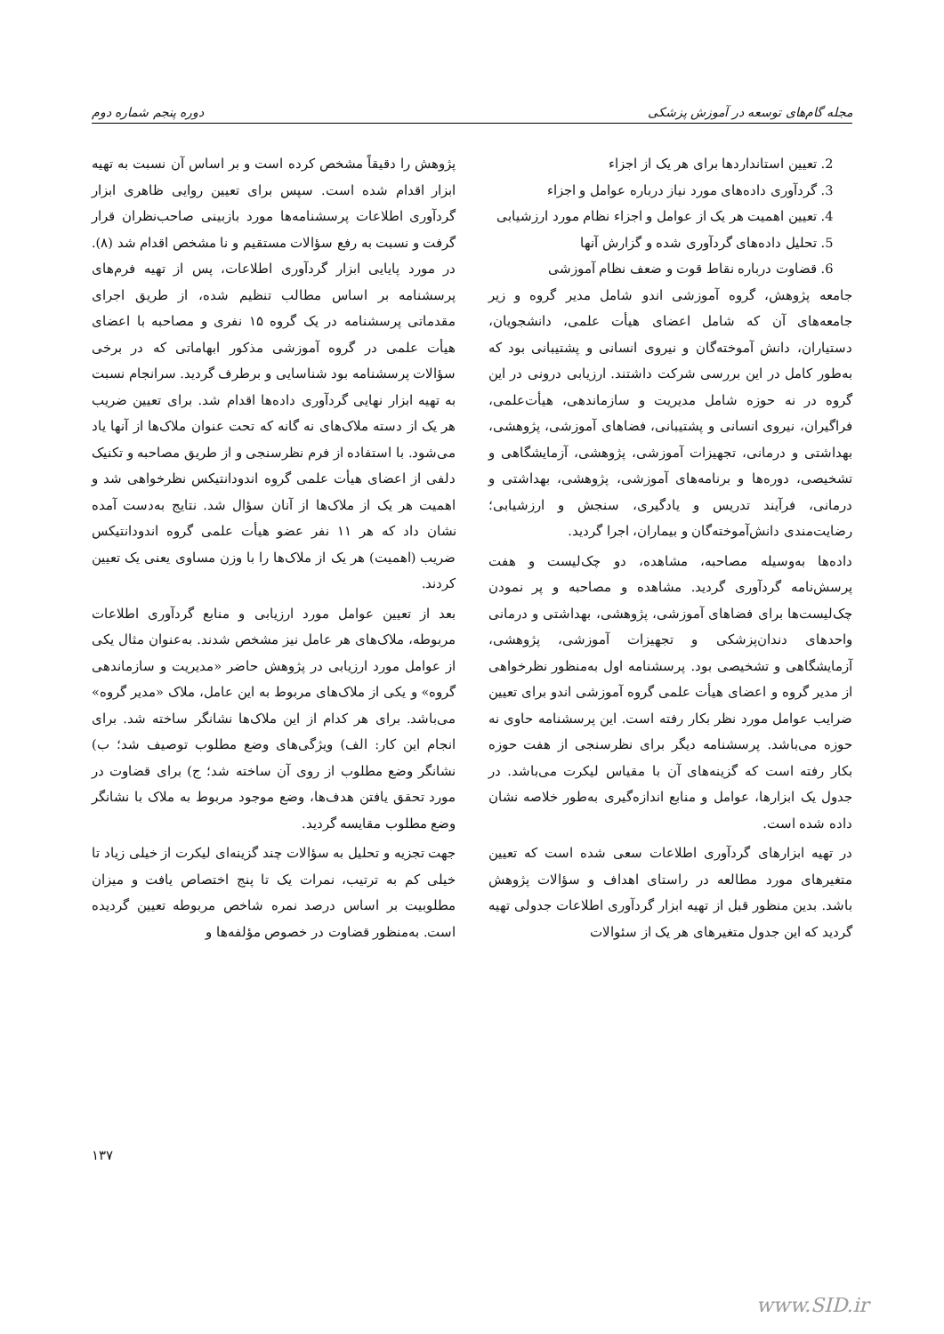مجله گام‌های توسعه در آموزش پزشکی دوره پنجم شماره دوم
2. تعیین استانداردها برای هر یک از اجزاء
3. گردآوری داده‌های مورد نیاز درباره عوامل و اجزاء
4. تعیین اهمیت هر یک از عوامل و اجزاء نظام مورد ارزشیابی
5. تحلیل داده‌های گردآوری شده و گزارش آنها
6. قضاوت درباره نقاط قوت و ضعف نظام آموزشی
جامعه پژوهش، گروه آموزشی اندو شامل مدیر گروه و زیر جامعه‌های آن که شامل اعضای هیأت علمی، دانشجویان، دستیاران، دانش آموخته‌گان و نیروی انسانی و پشتیبانی بود که به‌طور کامل در این بررسی شرکت داشتند. ارزیابی درونی در این گروه در نه حوزه شامل مدیریت و سازماندهی، هیأت‌علمی، فراگیران، نیروی انسانی و پشتیبانی، فضاهای آموزشی، پژوهشی، بهداشتی و درمانی، تجهیزات آموزشی، پژوهشی، آزمایشگاهی و تشخیصی، دوره‌ها و برنامه‌های آموزشی، پژوهشی، بهداشتی و درمانی، فرآیند تدریس و یادگیری، سنجش و ارزشیابی؛ رضایت‌مندی دانش‌آموخته‌گان و بیماران، اجرا گردید.
داده‌ها به‌وسیله مصاحبه، مشاهده، دو چک‌لیست و هفت پرسش‌نامه گردآوری گردید. مشاهده و مصاحبه و پر نمودن چک‌لیست‌ها برای فضاهای آموزشی، پژوهشی، بهداشتی و درمانی واحدهای دندان‌پزشکی و تجهیزات آموزشی، پژوهشی، آزمایشگاهی و تشخیصی بود. پرسشنامه اول به‌منظور نظرخواهی از مدیر گروه و اعضای هیأت علمی گروه آموزشی اندو برای تعیین ضرایب عوامل مورد نظر بکار رفته است. این پرسشنامه حاوی نه حوزه می‌باشد. پرسشنامه دیگر برای نظرسنجی از هفت حوزه بکار رفته است که گزینه‌های آن با مقیاس لیکرت می‌باشد. در جدول یک ابزارها، عوامل و منابع اندازه‌گیری به‌طور خلاصه نشان داده شده است.
در تهیه ابزارهای گردآوری اطلاعات سعی شده است که تعیین متغیرهای مورد مطالعه در راستای اهداف و سؤالات پژوهش باشد. بدین منظور قبل از تهیه ابزار گردآوری اطلاعات جدولی تهیه گردید که این جدول متغیرهای هر یک از سئوالات
پژوهش را دقیقاً مشخص کرده است و بر اساس آن نسبت به تهیه ابزار اقدام شده است. سپس برای تعیین روایی ظاهری ابزار گردآوری اطلاعات پرسشنامه‌ها مورد بازبینی صاحب‌نظران قرار گرفت و نسبت به رفع سؤالات مستقیم و نا مشخص اقدام شد (۸). در مورد پایایی ابزار گردآوری اطلاعات، پس از تهیه فرم‌های پرسشنامه بر اساس مطالب تنظیم شده، از طریق اجرای مقدماتی پرسشنامه در یک گروه ۱۵ نفری و مصاحبه با اعضای هیأت علمی در گروه آموزشی مذکور ابهاماتی که در برخی سؤالات پرسشنامه بود شناسایی و برطرف گردید. سرانجام نسبت به تهیه ابزار نهایی گردآوری داده‌ها اقدام شد. برای تعیین ضریب هر یک از دسته ملاک‌های نه گانه که تحت عنوان ملاک‌ها از آنها یاد می‌شود. با استفاده از فرم نظرسنجی و از طریق مصاحبه و تکنیک دلفی از اعضای هیأت علمی گروه اندودانتیکس نظرخواهی شد و اهمیت هر یک از ملاک‌ها از آنان سؤال شد. نتایج به‌دست آمده نشان داد که هر ۱۱ نفر عضو هیأت علمی گروه اندودانتیکس ضریب (اهمیت) هر یک از ملاک‌ها را با وزن مساوی یعنی یک تعیین کردند.
بعد از تعیین عوامل مورد ارزیابی و منابع گردآوری اطلاعات مربوطه، ملاک‌های هر عامل نیز مشخص شدند. به‌عنوان مثال یکی از عوامل مورد ارزیابی در پژوهش حاضر «مدیریت و سازماندهی گروه» و یکی از ملاک‌های مربوط به این عامل، ملاک «مدیر گروه» می‌باشد. برای هر کدام از این ملاک‌ها نشانگر ساخته شد. برای انجام این کار: الف) ویژگی‌های وضع مطلوب توصیف شد؛ ب) نشانگر وضع مطلوب از روی آن ساخته شد؛ ج) برای قضاوت در مورد تحقق یافتن هدف‌ها، وضع موجود مربوط به ملاک با نشانگر وضع مطلوب مقایسه گردید.
جهت تجزیه و تحلیل به سؤالات چند گزینه‌ای لیکرت از خیلی زیاد تا خیلی کم به ترتیب، نمرات یک تا پنج اختصاص یافت و میزان مطلوبیت بر اساس درصد نمره شاخص مربوطه تعیین گردیده است. به‌منظور قضاوت در خصوص مؤلفه‌ها و
۱۳۷
www.SID.ir